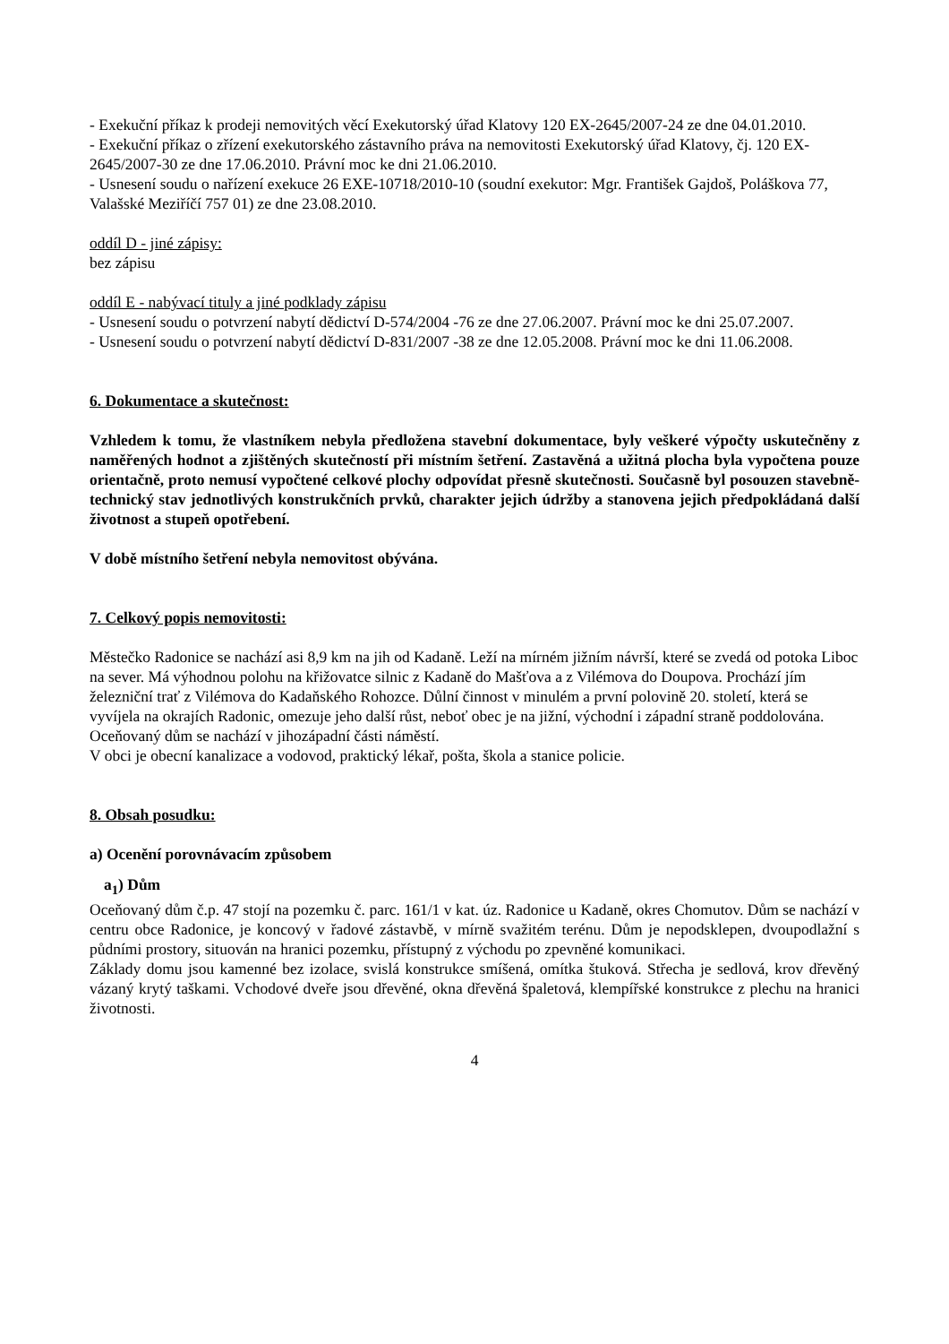- Exekuční příkaz k prodeji nemovitých věcí Exekutorský úřad Klatovy 120 EX-2645/2007-24 ze dne 04.01.2010.
- Exekuční příkaz o zřízení exekutorského zástavního práva na nemovitosti Exekutorský úřad Klatovy, čj. 120 EX-2645/2007-30 ze dne 17.06.2010. Právní moc ke dni 21.06.2010.
- Usnesení soudu o nařízení exekuce 26 EXE-10718/2010-10 (soudní exekutor: Mgr. František Gajdoš, Poláškova 77, Valašské Meziříčí 757 01) ze dne 23.08.2010.
oddíl D - jiné zápisy:
bez zápisu
oddíl E - nabývací tituly a jiné podklady zápisu
- Usnesení soudu o potvrzení nabytí dědictví D-574/2004 -76 ze dne 27.06.2007. Právní moc ke dni 25.07.2007.
- Usnesení soudu o potvrzení nabytí dědictví D-831/2007 -38 ze dne 12.05.2008. Právní moc ke dni 11.06.2008.
6. Dokumentace a skutečnost:
Vzhledem k tomu, že vlastníkem nebyla předložena stavební dokumentace, byly veškeré výpočty uskutečněny z naměřených hodnot a zjištěných skutečností při místním šetření. Zastavěná a užitná plocha byla vypočtena pouze orientačně, proto nemusí vypočtené celkové plochy odpovídat přesně skutečnosti. Současně byl posouzen stavebně-technický stav jednotlivých konstrukčních prvků, charakter jejich údržby a stanovena jejich předpokládaná další životnost a stupeň opotřebení.
V době místního šetření nebyla nemovitost obývána.
7. Celkový popis nemovitosti:
Městečko Radonice se nachází asi 8,9 km na jih od Kadaně. Leží na mírném jižním návrší, které se zvedá od potoka Liboc na sever. Má výhodnou polohu na křižovatce silnic z Kadaně do Mašťova a z Vilémova do Doupova. Prochází jím železniční trať z Vilémova do Kadaňského Rohozce. Důlní činnost v minulém a první polovině 20. století, která se vyvíjela na okrajích Radonic, omezuje jeho další růst, neboť obec je na jižní, východní i západní straně poddolována.
Oceňovaný dům se nachází v jihozápadní části náměstí.
V obci je obecní kanalizace a vodovod, praktický lékař, pošta, škola a stanice policie.
8. Obsah posudku:
a) Ocenění porovnávacím způsobem
a<sub>1</sub>) Dům
Oceňovaný dům č.p. 47 stojí na pozemku č. parc. 161/1 v kat. úz. Radonice u Kadaně, okres Chomutov. Dům se nachází v centru obce Radonice, je koncový v řadové zástavbě, v mírně svažitém terénu. Dům je nepodsklepen, dvoupodlažní s půdními prostory, situován na hranici pozemku, přístupný z východu po zpevněné komunikaci.
Základy domu jsou kamenné bez izolace, svislá konstrukce smíšená, omítka štuková. Střecha je sedlová, krov dřevěný vázaný krytý taškami. Vchodové dveře jsou dřevěné, okna dřevěná špaletová, klempířské konstrukce z plechu na hranici životnosti.
4